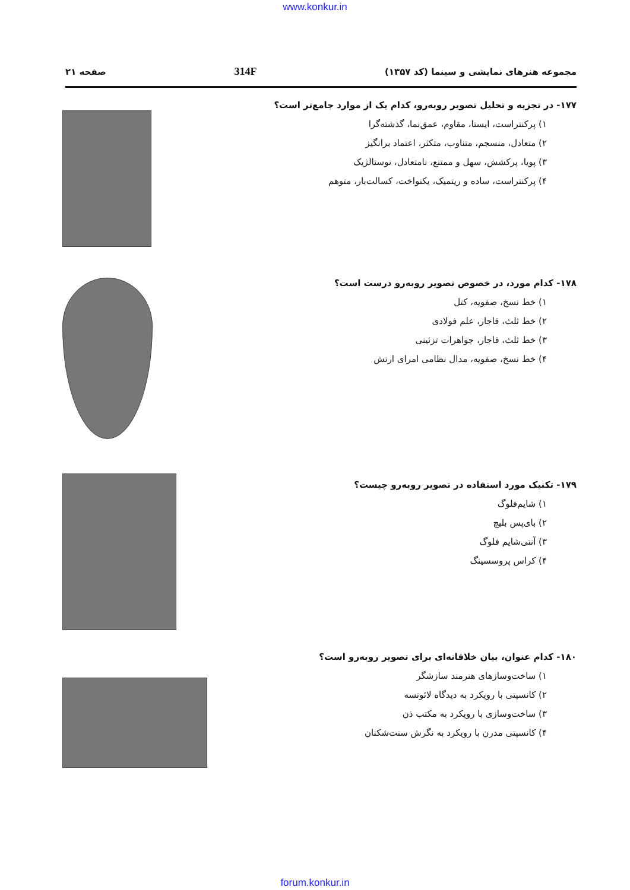www.konkur.in
مجموعه هنرهای نمایشی و سینما (کد ۱۳۵۷) 314F صفحه ۲۱
۱۷۷- در تجزیه و تحلیل تصویر روبه‌رو، کدام یک از موارد جامع‌تر است؟
۱) پرکنتراست، ایستا، مقاوم، عمق‌نما، گذشته‌گرا
۲) متعادل، منسجم، متناوب، متکثر، اعتماد برانگیز
۳) پویا، پرکشش، سهل و ممتنع، نامتعادل، نوستالژیک
۴) پرکنتراست، ساده و ریتمیک، یکنواخت، کسالت‌بار، متوهم
۱۷۸- کدام مورد، در خصوص تصویر روبه‌رو درست است؟
۱) خط نسخ، صفویه، کتل
۲) خط ثلث، قاجار، علم فولادی
۳) خط ثلث، قاجار، جواهرات تزئینی
۴) خط نسخ، صفویه، مدال نظامی امرای ارتش
۱۷۹- تکنیک مورد استفاده در تصویر روبه‌رو چیست؟
۱) شایم‌فلوگ
۲) بای‌پس بلیچ
۳) آنتی‌شایم فلوگ
۴) کراس پروسسینگ
۱۸۰- کدام عنوان، بیان خلاقانه‌ای برای تصویر روبه‌رو است؟
۱) ساخت‌وسازهای هنرمند سازشگر
۲) کانسپتی با رویکرد به دیدگاه لائوتسه
۳) ساخت‌وسازی با رویکرد به مکتب ذن
۴) کانسپتی مدرن با رویکرد به نگرش سنت‌شکنان
forum.konkur.in